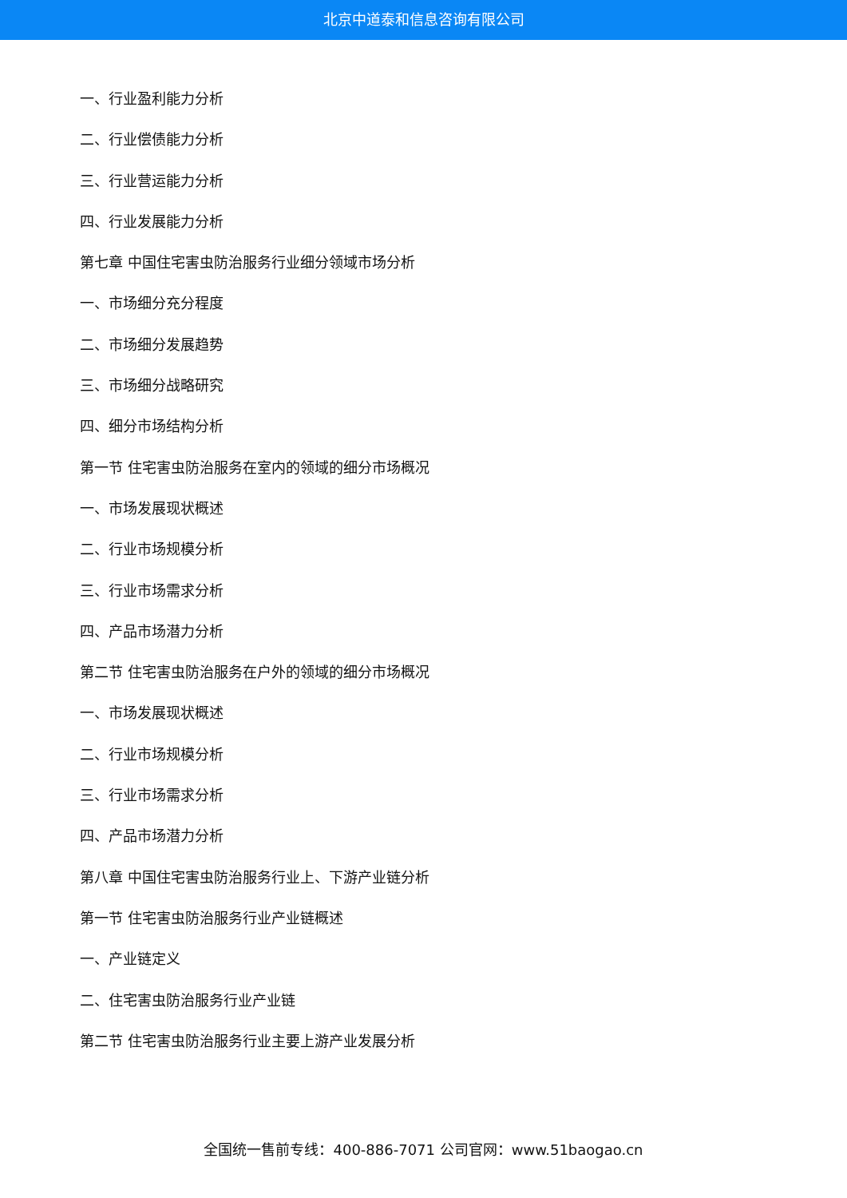北京中道泰和信息咨询有限公司
一、行业盈利能力分析
二、行业偿债能力分析
三、行业营运能力分析
四、行业发展能力分析
第七章 中国住宅害虫防治服务行业细分领域市场分析
一、市场细分充分程度
二、市场细分发展趋势
三、市场细分战略研究
四、细分市场结构分析
第一节 住宅害虫防治服务在室内的领域的细分市场概况
一、市场发展现状概述
二、行业市场规模分析
三、行业市场需求分析
四、产品市场潜力分析
第二节 住宅害虫防治服务在户外的领域的细分市场概况
一、市场发展现状概述
二、行业市场规模分析
三、行业市场需求分析
四、产品市场潜力分析
第八章 中国住宅害虫防治服务行业上、下游产业链分析
第一节 住宅害虫防治服务行业产业链概述
一、产业链定义
二、住宅害虫防治服务行业产业链
第二节 住宅害虫防治服务行业主要上游产业发展分析
全国统一售前专线：400-886-7071 公司官网：www.51baogao.cn